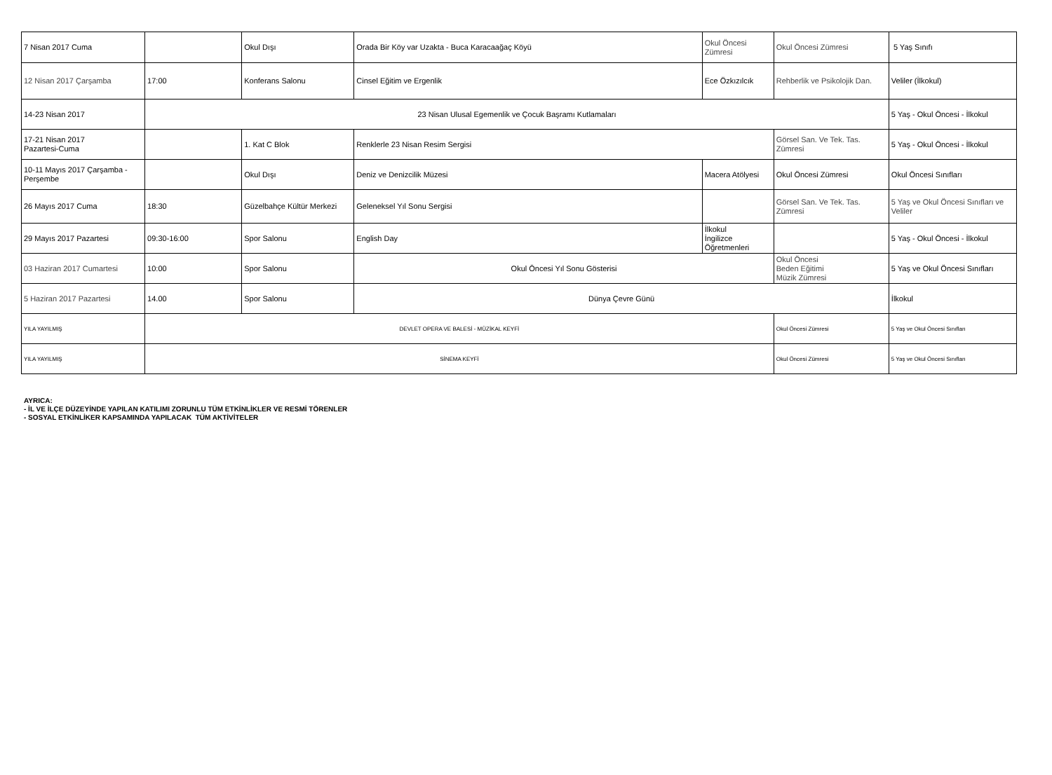| 7 Nisan 2017 Cuma | | Okul Dışı | Orada Bir Köy var Uzakta - Buca Karacaağaç Köyü | Okul Öncesi Zümresi | Okul Öncesi Zümresi | 5 Yaş Sınıfı |
| 12 Nisan 2017 Çarşamba | 17:00 | Konferans Salonu | Cinsel Eğitim ve Ergenlik | Ece Özkızılcık | Rehberlik ve Psikolojik Dan. | Veliler (İlkokul) |
| 14-23 Nisan 2017 | 23 Nisan Ulusal Egemenlik ve Çocuk Başramı Kutlamaları | | | | | 5 Yaş - Okul Öncesi - İlkokul |
| 17-21 Nisan 2017 Pazartesi-Cuma | | 1. Kat C Blok | Renklerle 23 Nisan Resim Sergisi | | Görsel San. Ve Tek. Tas. Zümresi | 5 Yaş - Okul Öncesi - İlkokul |
| 10-11 Mayıs 2017 Çarşamba - Perşembe | | Okul Dışı | Deniz ve Denizcilik Müzesi | Macera Atölyesi | Okul Öncesi Zümresi | Okul Öncesi Sınıfları |
| 26 Mayıs 2017 Cuma | 18:30 | Güzelbahçe Kültür Merkezi | Geleneksel Yıl Sonu Sergisi | | Görsel San. Ve Tek. Tas. Zümresi | 5 Yaş ve Okul Öncesi Sınıfları ve Veliler |
| 29 Mayıs 2017 Pazartesi | 09:30-16:00 | Spor Salonu | English Day | İlkokul İngilizce Öğretmenleri | | 5 Yaş - Okul Öncesi - İlkokul |
| 03 Haziran 2017 Cumartesi | 10:00 | Spor Salonu | Okul Öncesi Yıl Sonu Gösterisi | | Okul Öncesi Beden Eğitimi Müzik Zümresi | 5 Yaş ve Okul Öncesi Sınıfları |
| 5 Haziran 2017 Pazartesi | 14.00 | Spor Salonu | Dünya Çevre Günü | | | İlkokul |
| YILA YAYILMIŞ | DEVLET OPERA VE BALESİ - MÜZİKAL KEYFİ | | | | Okul Öncesi Zümresi | 5 Yaş ve Okul Öncesi Sınıfları |
| YILA YAYILMIŞ | SİNEMA KEYFİ | | | | Okul Öncesi Zümresi | 5 Yaş ve Okul Öncesi Sınıfları |
AYRICA:
- İL VE İLÇE DÜZEYİNDE YAPILAN KATILIMI ZORUNLU TÜM ETKİNLİKLER VE RESMİ TÖRENLER
- SOSYAL ETKİNLİKER KAPSAMINDA YAPILACAK TÜM AKTİVİTELER